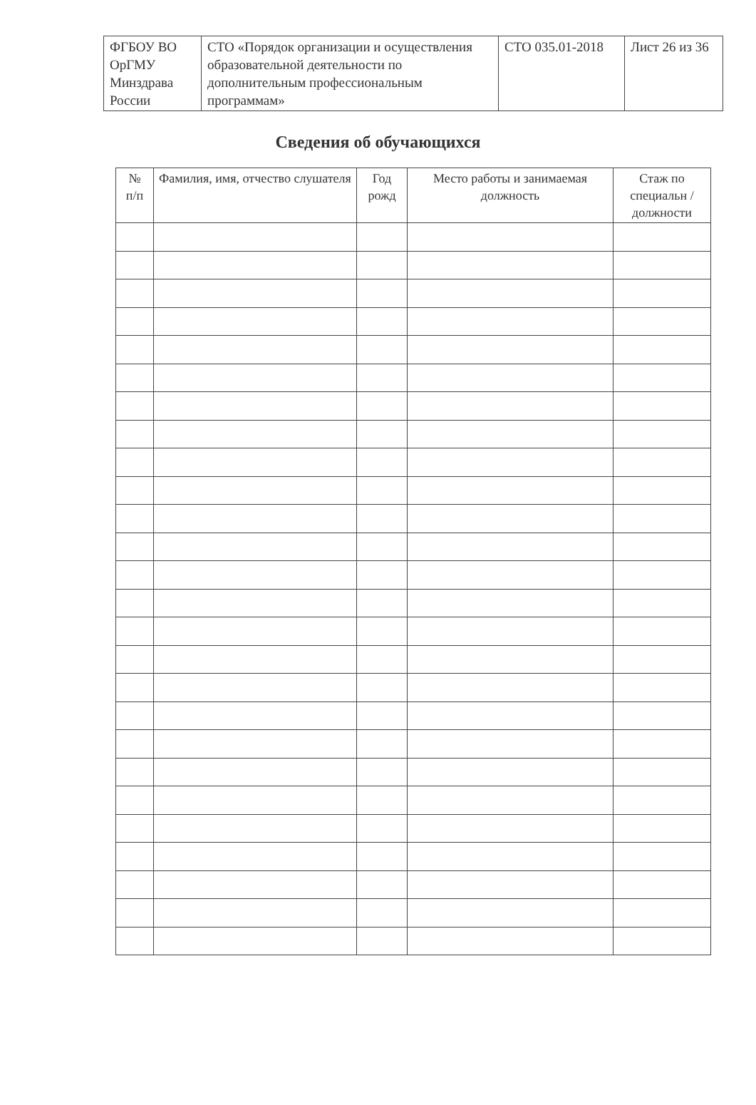| ФГБОУ ВО ОрГМУ Минздрава России | СТО «Порядок организации и осуществления образовательной деятельности по дополнительным профессиональным программам» | СТО 035.01-2018 | Лист 26 из 36 |
Сведения об обучающихся
| № п/п | Фамилия, имя, отчество слушателя | Год рожд | Место работы и занимаемая должность | Стаж по специальн / должности |
| --- | --- | --- | --- | --- |